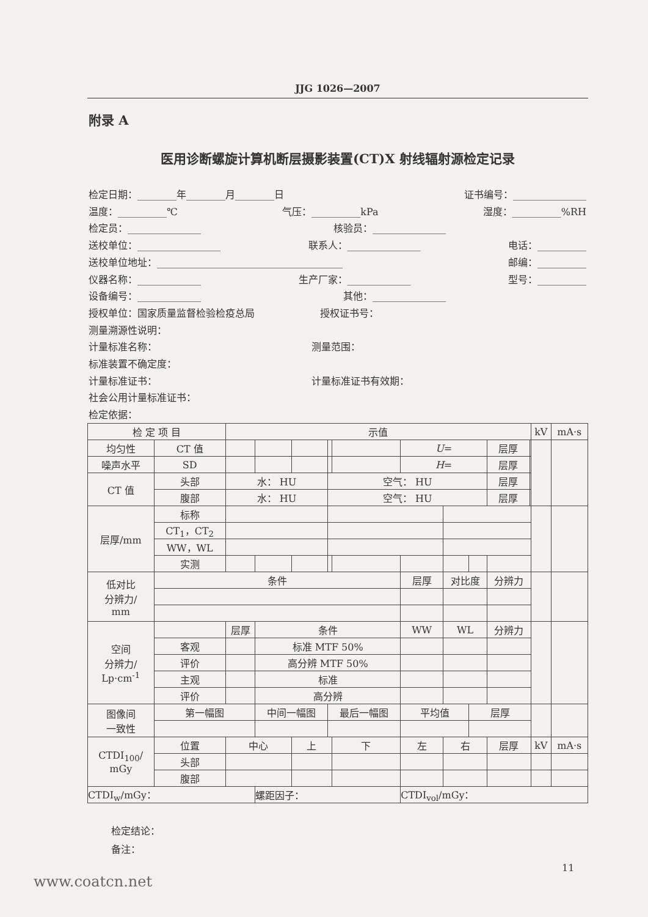JJG 1026—2007
附录 A
医用诊断螺旋计算机断层摄影装置(CT)X 射线辐射源检定记录
检定日期：________年________月________日 证书编号：_______________
温度：__________℃ 气压：__________kPa 湿度：__________%RH
检定员：_______________ 核验员：_______________
送校单位：_________________ 联系人：_______________ 电话：__________
送校单位地址：______________________________________ 邮编：__________
仪器名称：_____________ 生产厂家：_____________ 型号：__________
设备编号：_____________ 其他：_______________
授权单位：国家质量监督检验检疫总局 授权证书号：
测量溯源性说明：
计量标准名称： 测量范围：
标准装置不确定度：
计量标准证书： 计量标准证书有效期：
社会公用计量标准证书：
检定依据：
| 检 定 项 目 | | 示值 | | | | | | | | | | kV | mA·s |
| 均匀性 | CT 值 | | | | | | U = | | | 层厚 | | | |
| 噪声水平 | SD | | | | | | H = | | | 层厚 | | | |
| CT 值 | 头部 | 水： HU | | | 空气： HU | | | | | 层厚 | | | |
| | 腹部 | 水： HU | | | 空气： HU | | | | | 层厚 | | | |
| 层厚/mm | 标称 | | | | | | | | | | | | |
| | CT<sub>1</sub>，CT<sub>2</sub> | | | | | | | | | | | | |
| | WW，WL | | | | | | | | | | | | |
| | 实测 | | | | | | | | | | | | |
| 低对比 分辨力/ mm | 条件 | | | | | | 层厚 | 对比度 | | 分辨力 | | | |
| 空间 分辨力/ Lp·cm<sup>-1</sup> | | 层厚 | 条件 | | | | WW | WL | | 分辨力 | | | |
| | 客观 | | 标准 MTF 50% | | | | | | | | | | |
| | 评价 | | 高分辨 MTF 50% | | | | | | | | | | |
| | 主观 | | 标准 | | | | | | | | | | |
| | 评价 | | 高分辨 | | | | | | | | | | |
| 图像间 一致性 | 第一幅图 | | 中间一幅图 | | 最后一幅图 | | 平均值 | | 层厚 | | | | |
| CTDI<sub>100</sub>/ mGy | 位置 | 中心 | | 上 | | 下 | 左 | 右 | | 层厚 | | kV | mA·s |
| | 头部 | | | | | | | | | | | | |
| | 腹部 | | | | | | | | | | | | |
| CTDI<sub>w</sub>/mGy： | | | 螺距因子： | | | | CTDI<sub>vol</sub>/mGy： | | | | | | |
检定结论：
备注：
11
www.coatcn.net